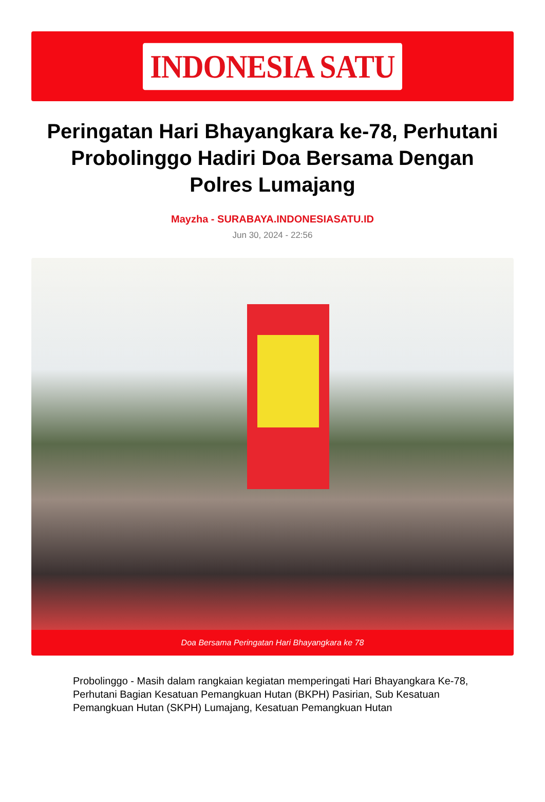INDONESIA SATU
Peringatan Hari Bhayangkara ke-78, Perhutani Probolinggo Hadiri Doa Bersama Dengan Polres Lumajang
Mayzha - SURABAYA.INDONESIASATU.ID
Jun 30, 2024 - 22:56
Doa Bersama Peringatan Hari Bhayangkara ke 78
Probolinggo - Masih dalam rangkaian kegiatan memperingati Hari Bhayangkara Ke-78, Perhutani Bagian Kesatuan Pemangkuan Hutan (BKPH) Pasirian, Sub Kesatuan Pemangkuan Hutan (SKPH) Lumajang, Kesatuan Pemangkuan Hutan